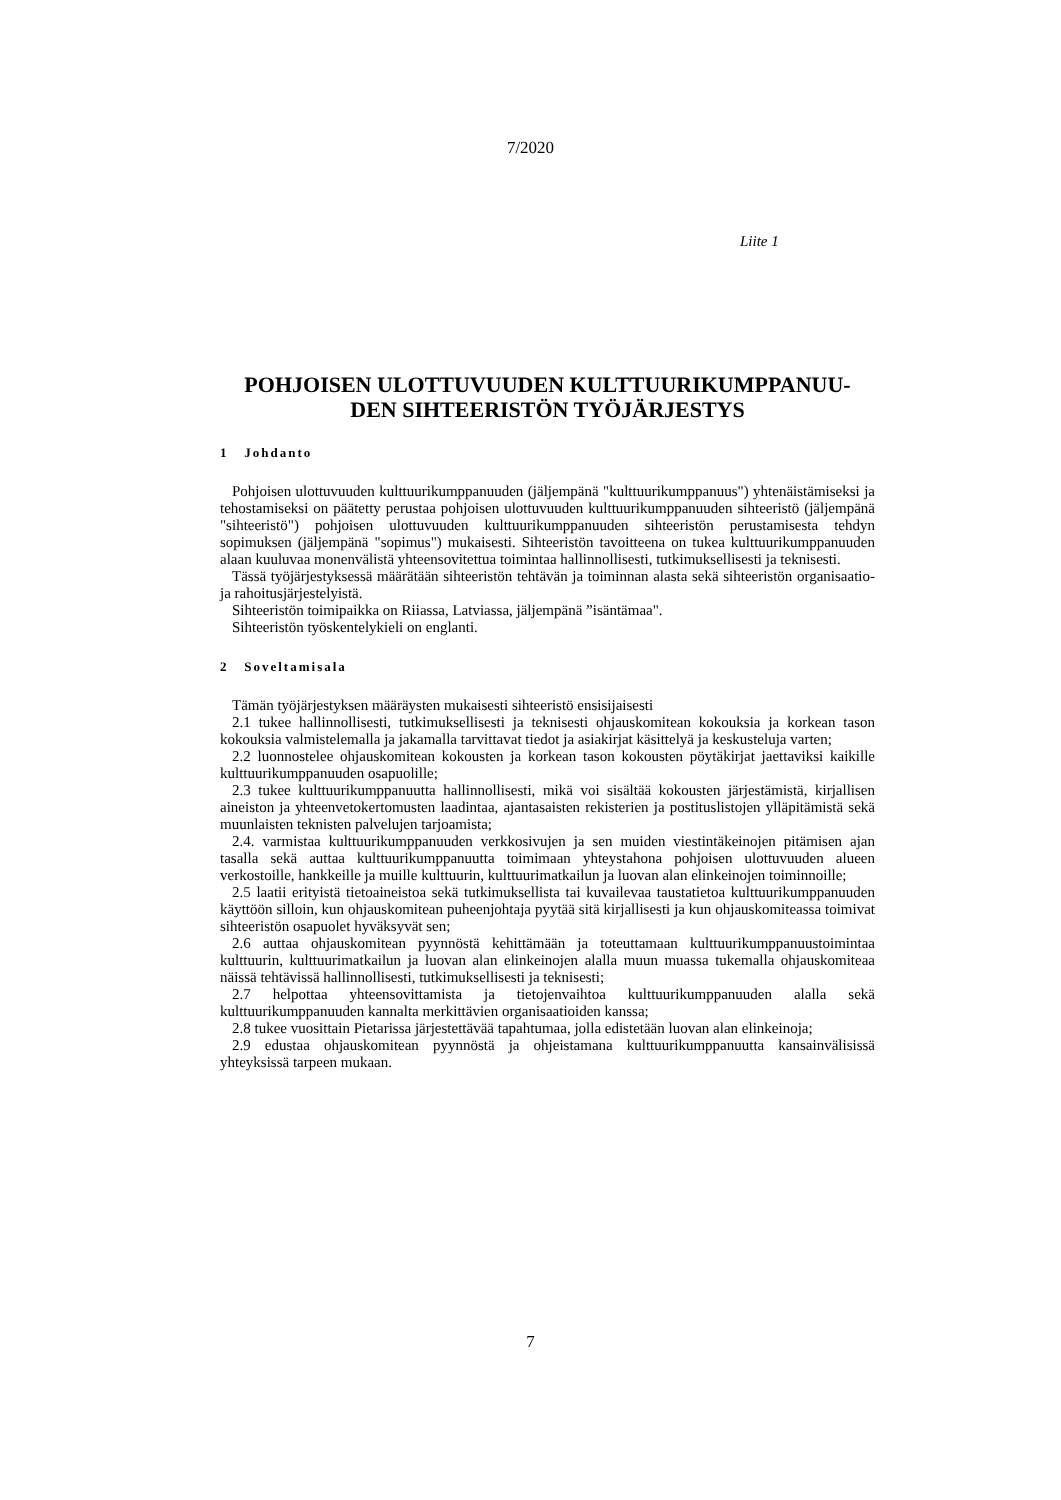7/2020
Liite 1
POHJOISEN ULOTTUVUUDEN KULTTUURIKUMPPANUU-
DEN SIHTEERISTÖN TYÖJÄRJESTYS
1 Johdanto
Pohjoisen ulottuvuuden kulttuurikumppanuuden (jäljempänä "kulttuurikumppanuus") yhtenäistämiseksi ja tehostamiseksi on päätetty perustaa pohjoisen ulottuvuuden kulttuurikumppanuuden sihteeristö (jäljempänä "sihteeristö") pohjoisen ulottuvuuden kulttuurikumppanuuden sihteeristön perustamisesta tehdyn sopimuksen (jäljempänä "sopimus") mukaisesti. Sihteeristön tavoitteena on tukea kulttuurikumppanuuden alaan kuuluvaa monenvälistä yhteensovitettua toimintaa hallinnollisesti, tutkimuksellisesti ja teknisesti.
Tässä työjärjestyksessä määrätään sihteeristön tehtävän ja toiminnan alasta sekä sihteeristön organisaatio- ja rahoitusjärjestelyistä.
Sihteeristön toimipaikka on Riiassa, Latviassa, jäljempänä ”isäntämaa".
Sihteeristön työskentelykieli on englanti.
2 Soveltamisala
Tämän työjärjestyksen määräysten mukaisesti sihteeristö ensisijaisesti
2.1 tukee hallinnollisesti, tutkimuksellisesti ja teknisesti ohjauskomitean kokouksia ja korkean tason kokouksia valmistelemalla ja jakamalla tarvittavat tiedot ja asiakirjat käsittelyä ja keskusteluja varten;
2.2 luonnostelee ohjauskomitean kokousten ja korkean tason kokousten pöytäkirjat jaettaviksi kaikille kulttuurikumppanuuden osapuolille;
2.3 tukee kulttuurikumppanuutta hallinnollisesti, mikä voi sisältää kokousten järjestämistä, kirjallisen aineiston ja yhteenvetokertomusten laadintaa, ajantasaisten rekisterien ja postituslistojen ylläpitämistä sekä muunlaisten teknisten palvelujen tarjoamista;
2.4. varmistaa kulttuurikumppanuuden verkkosivujen ja sen muiden viestintäkeinojen pitämisen ajan tasalla sekä auttaa kulttuurikumppanuutta toimimaan yhteystahona pohjoisen ulottuvuuden alueen verkostoille, hankkeille ja muille kulttuurin, kulttuurimatkailun ja luovan alan elinkeinojen toiminnoille;
2.5 laatii erityistä tietoaineistoa sekä tutkimuksellista tai kuvailevaa taustatietoa kulttuurikumppanuuden käyttöön silloin, kun ohjauskomitean puheenjohtaja pyytää sitä kirjallisesti ja kun ohjauskomiteassa toimivat sihteeristön osapuolet hyväksyvät sen;
2.6 auttaa ohjauskomitean pyynnöstä kehittämään ja toteuttamaan kulttuurikumppanuustoimintaa kulttuurin, kulttuurimatkailun ja luovan alan elinkeinojen alalla muun muassa tukemalla ohjauskomiteaa näissä tehtävissä hallinnollisesti, tutkimuksellisesti ja teknisesti;
2.7 helpottaa yhteensovittamista ja tietojenvaihtoa kulttuurikumppanuuden alalla sekä kulttuurikumppanuuden kannalta merkittävien organisaatioiden kanssa;
2.8 tukee vuosittain Pietarissa järjestettävää tapahtumaa, jolla edistetään luovan alan elinkeinoja;
2.9 edustaa ohjauskomitean pyynnöstä ja ohjeistamana kulttuurikumppanuutta kansainvälisissä yhteyksissä tarpeen mukaan.
7